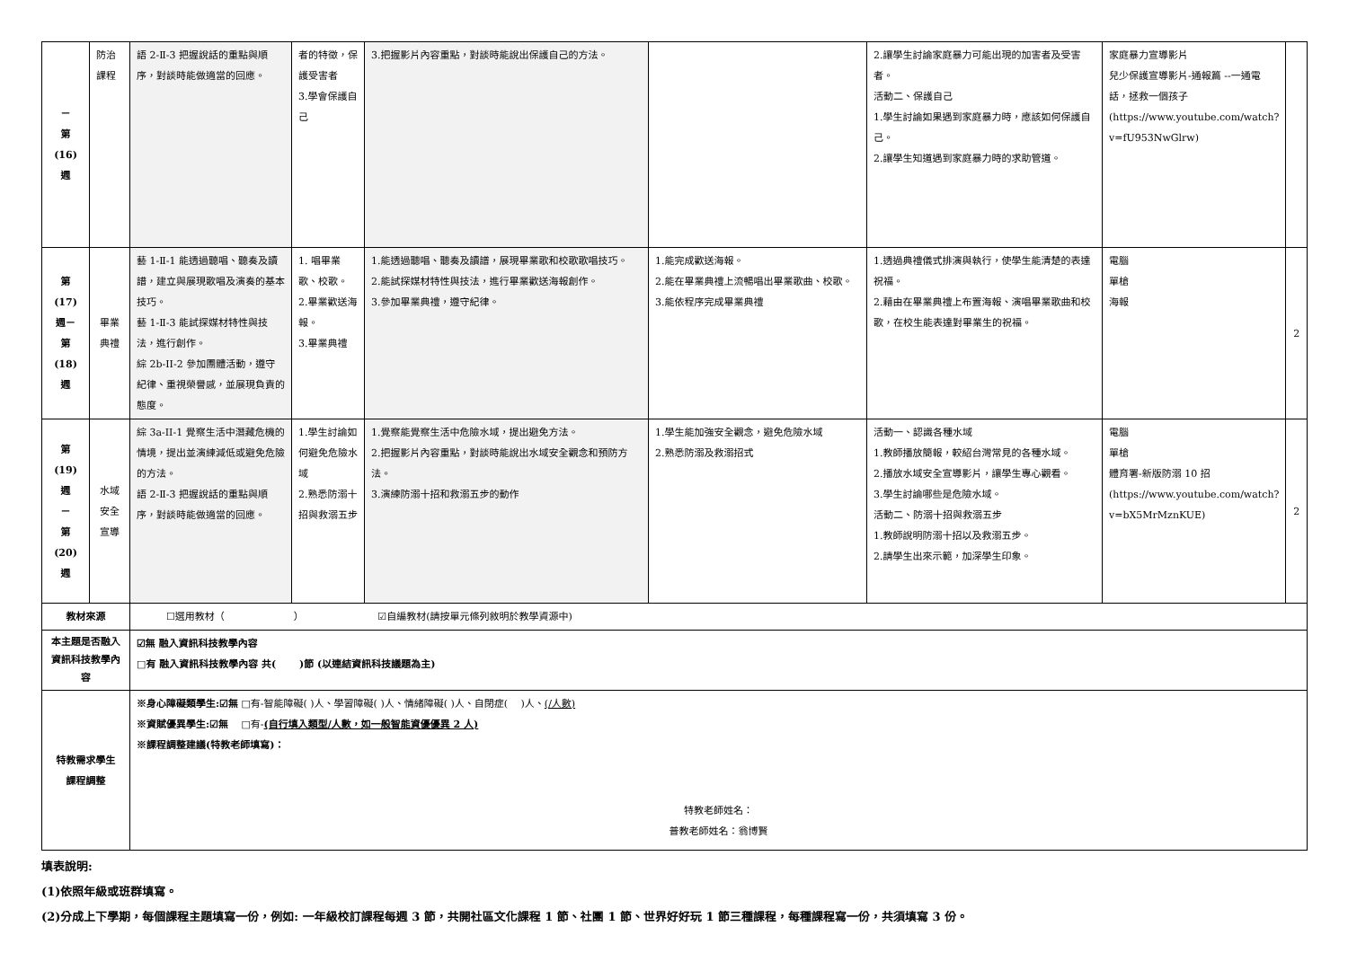| － 第 (16) 週 | 防治 課程 | 語 2-Ⅱ-3 把握說話的重點與順序，對談時能做適當的回應。 | 者的特徵，保護受害者 3.學會保護自己 | 3.把握影片內容重點，對談時能說出保護自己的方法。 | | 2.讓學生討論家庭暴力可能出現的加害者及受害者。 活動二、保護自己 1.學生討論如果遇到家庭暴力時，應該如何保護自己。 2.讓學生知道遇到家庭暴力時的求助管道。 | 家庭暴力宣導影片 兒少保護宣導影片-通報篇 --一通電話，拯救一個孩子 (https://www.youtube.com/watch?v=fU953NwGlrw) | |
| 第 (17) 週－ 第 (18) 週 | 畢業 典禮 | 藝 1-Ⅱ-1 能透過聽唱、聽奏及讀譜，建立與展現歌唱及演奏的基本技巧。 藝 1-Ⅱ-3 能試探媒材特性與技法，進行創作。 綜 2b-II-2 參加團體活動，遵守紀律、重視榮譽感，並展現負責的態度。 | 1. 唱畢業歌、校歌。 2.畢業歡送海報。 3.畢業典禮 | 1.能透過聽唱、聽奏及讀譜，展現畢業歌和校歌歌唱技巧。 2.能試探媒材特性與技法，進行畢業歡送海報創作。 3.參加畢業典禮，遵守紀律。 | 1.能完成歡送海報。 2.能在畢業典禮上流暢唱出畢業歌曲、校歌。 3.能依程序完成畢業典禮 | 1.透過典禮儀式排演與執行，使學生能清楚的表達祝福。 2.藉由在畢業典禮上布置海報、演唱畢業歌曲和校歌，在校生能表達對畢業生的祝福。 | 電腦 單槍 海報 | 2 |
| 第 (19) 週 － 第 (20) 週 | 水域 安全 宣導 | 綜 3a-II-1 覺察生活中潛藏危機的情境，提出並演練減低或避免危險的方法。 語 2-Ⅱ-3 把握說話的重點與順序，對談時能做適當的回應。 | 1.學生討論如何避免危險水域 2.熟悉防溺十招與救溺五步 | 1.覺察能覺察生活中危險水域，提出避免方法。 2.把握影片內容重點，對談時能說出水域安全觀念和預防方法。 3.演練防溺十招和救溺五步的動作 | 1.學生能加強安全觀念，避免危險水域 2.熟悉防溺及救溺招式 | 活動一、認識各種水域 1.教師播放簡報，較紹台灣常見的各種水域。 2.播放水域安全宣導影片，讓學生專心觀看。 3.學生討論哪些是危險水域。 活動二、防溺十招與救溺五步 1.教師說明防溺十招以及救溺五步。 2.請學生出來示範，加深學生印象。 | 電腦 單槍 體育署-新版防溺 10 招 (https://www.youtube.com/watch?v=bX5MrMznKUE) | 2 |
| 教材來源 | | ☐選用教材（ ） ☑自編教材(請按單元條列敘明於教學資源中) | | | | | | |
| 本主題是否融入資訊科技教學內容 | | ☑無 融入資訊科技教學內容 □有 融入資訊科技教學內容 共( )節 (以連結資訊科技議題為主) | | | | | | |
| 特教需求學生 課程調整 | | ※身心障礙類學生:☑無 □有-智能障礙( )人、學習障礙( )人、情緒障礙( )人、自閉症( )人、 (/人數) ※資賦優異學生:☑無 □有- (自行填入類型/人數，如一般智能資優優異 2 人) ※課程調整建議(特教老師填寫)： 特教老師姓名： 普教老師姓名：翁博賢 | | | | | | |
填表說明:
(1)依照年級或班群填寫。
(2)分成上下學期，每個課程主題填寫一份，例如: 一年級校訂課程每週 3 節，共開社區文化課程 1 節、社團 1 節、世界好好玩 1 節三種課程，每種課程寫一份，共須填寫 3 份。